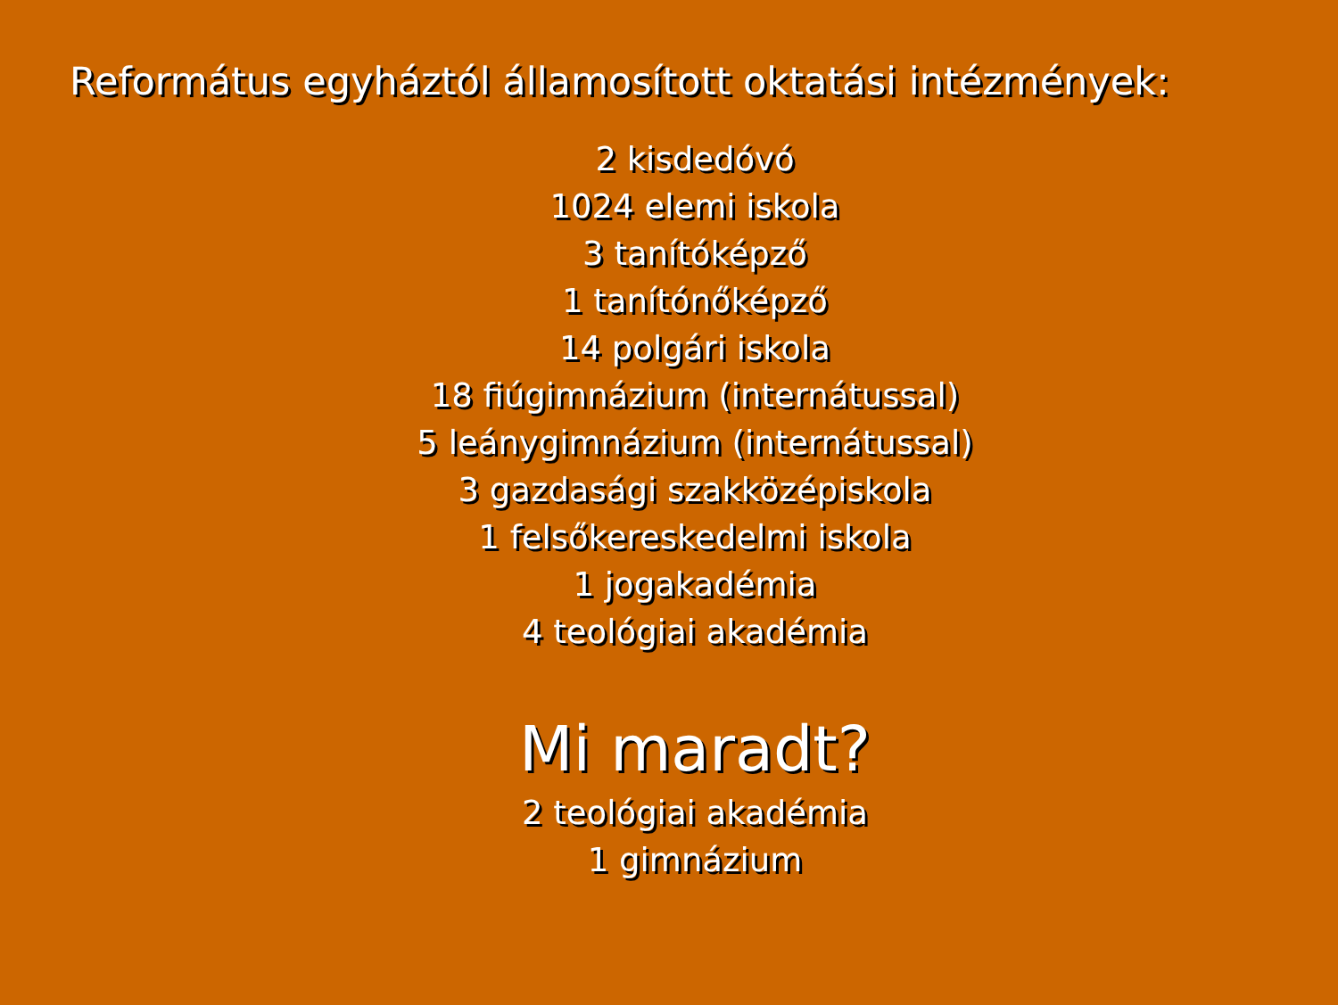Református egyháztól államosított oktatási intézmények:
2 kisdedóvó
1024 elemi iskola
3 tanítóképző
1 tanítónőképző
14 polgári iskola
18 fiúgimnázium (internátussal)
5 leánygimnázium (internátussal)
3 gazdasági szakközépiskola
1 felsőkereskedelmi iskola
1 jogakadémia
4 teológiai akadémia
Mi maradt?
2 teológiai akadémia
1 gimnázium